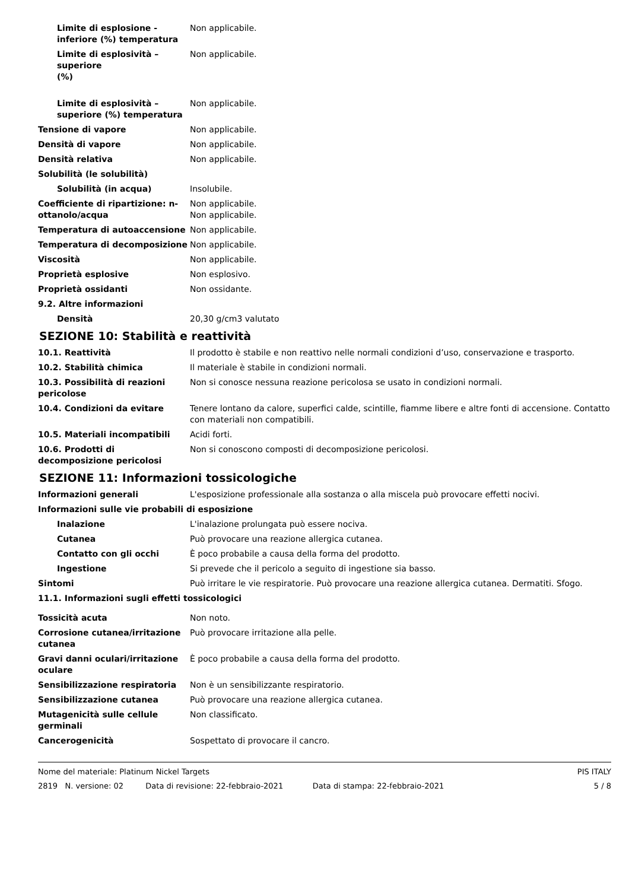Limite di esplosione - inferiore (%) temperatura
Non applicabile.
Limite di esplosività – superiore
(%)
Non applicabile.
Limite di esplosività – superiore (%) temperatura
Non applicabile.
Tensione di vapore Non applicabile.
Densità di vapore Non applicabile.
Densità relativa Non applicabile.
Solubilità (le solubilità)
Solubilità (in acqua) Insolubile.
Coefficiente di ripartizione: n-ottanolo/acqua
Non applicabile.
Non applicabile.
Temperatura di autoaccensione Non applicabile.
Temperatura di decomposizione Non applicabile.
Viscosità Non applicabile.
Proprietà esplosive Non esplosivo.
Proprietà ossidanti Non ossidante.
9.2. Altre informazioni
Densità 20,30 g/cm3 valutato
SEZIONE 10: Stabilità e reattività
10.1. Reattività Il prodotto è stabile e non reattivo nelle normali condizioni d’uso, conservazione e trasporto.
10.2. Stabilità chimica Il materiale è stabile in condizioni normali.
10.3. Possibilità di reazioni pericolose
Non si conosce nessuna reazione pericolosa se usato in condizioni normali.
10.4. Condizioni da evitare Tenere lontano da calore, superfici calde, scintille, fiamme libere e altre fonti di accensione. Contatto con materiali non compatibili.
10.5. Materiali incompatibili Acidi forti.
10.6. Prodotti di decomposizione pericolosi
Non si conoscono composti di decomposizione pericolosi.
SEZIONE 11: Informazioni tossicologiche
Informazioni generali L'esposizione professionale alla sostanza o alla miscela può provocare effetti nocivi.
Informazioni sulle vie probabili di esposizione
Inalazione L'inalazione prolungata può essere nociva.
Cutanea Può provocare una reazione allergica cutanea.
Contatto con gli occhi È poco probabile a causa della forma del prodotto.
Ingestione Si prevede che il pericolo a seguito di ingestione sia basso.
Sintomi Può irritare le vie respiratorie. Può provocare una reazione allergica cutanea. Dermatiti. Sfogo.
11.1. Informazioni sugli effetti tossicologici
Tossicità acuta Non noto.
Corrosione cutanea/irritazione cutanea
Può provocare irritazione alla pelle.
Gravi danni oculari/irritazione oculare
È poco probabile a causa della forma del prodotto.
Sensibilizzazione respiratoria Non è un sensibilizzante respiratorio.
Sensibilizzazione cutanea Può provocare una reazione allergica cutanea.
Mutagenicità sulle cellule germinali
Non classificato.
Cancerogenicità Sospettato di provocare il cancro.
Nome del materiale: Platinum Nickel Targets PIS ITALY
2819 N. versione: 02 Data di revisione: 22-febbraio-2021 Data di stampa: 22-febbraio-2021 5 / 8